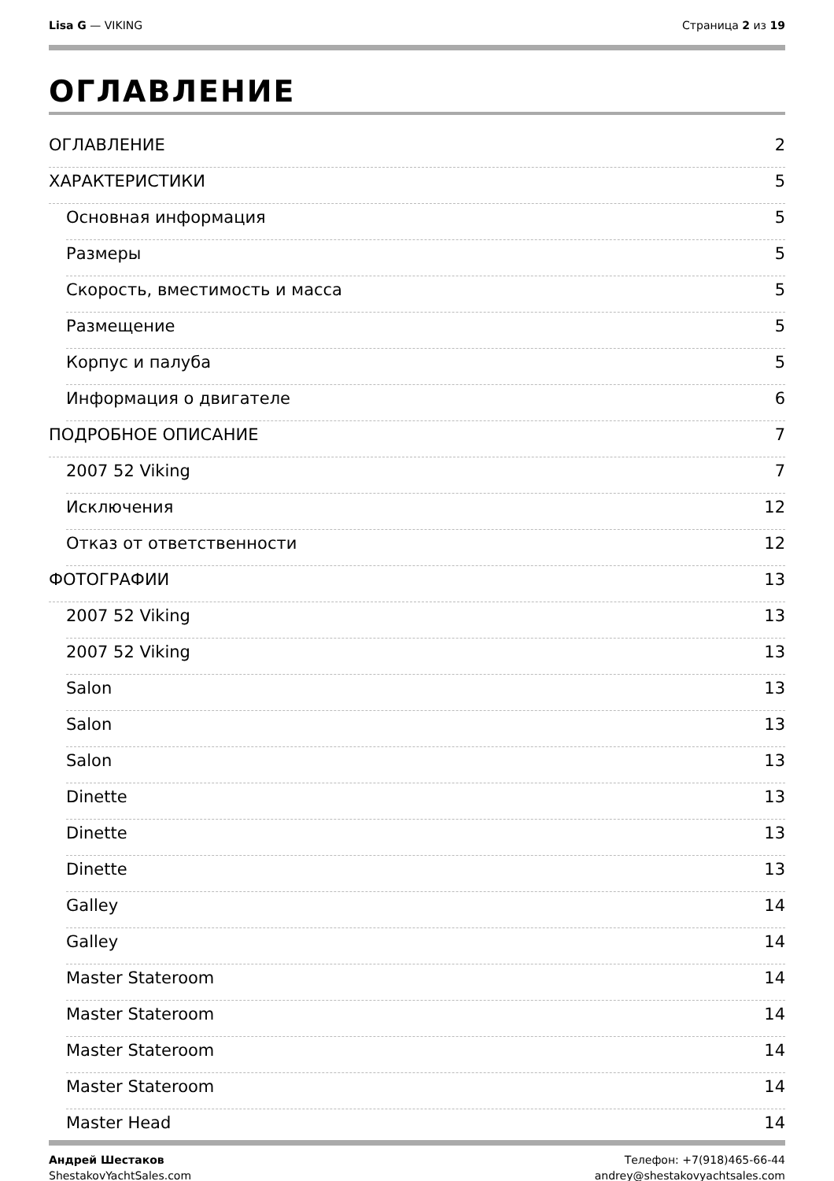Lisa G — VIKING Страница 2 из 19
ОГЛАВЛЕНИЕ
ОГЛАВЛЕНИЕ 2
ХАРАКТЕРИСТИКИ 5
Основная информация 5
Размеры 5
Скорость, вместимость и масса 5
Размещение 5
Корпус и палуба 5
Информация о двигателе 6
ПОДРОБНОЕ ОПИСАНИЕ 7
2007 52 Viking 7
Исключения 12
Отказ от ответственности 12
ФОТОГРАФИИ 13
2007 52 Viking 13
2007 52 Viking 13
Salon 13
Salon 13
Salon 13
Dinette 13
Dinette 13
Dinette 13
Galley 14
Galley 14
Master Stateroom 14
Master Stateroom 14
Master Stateroom 14
Master Stateroom 14
Master Head 14
Андрей Шестаков
ShestakovYachtSales.com
Телефон: +7(918)465-66-44
andrey@shestakovyachtsales.com